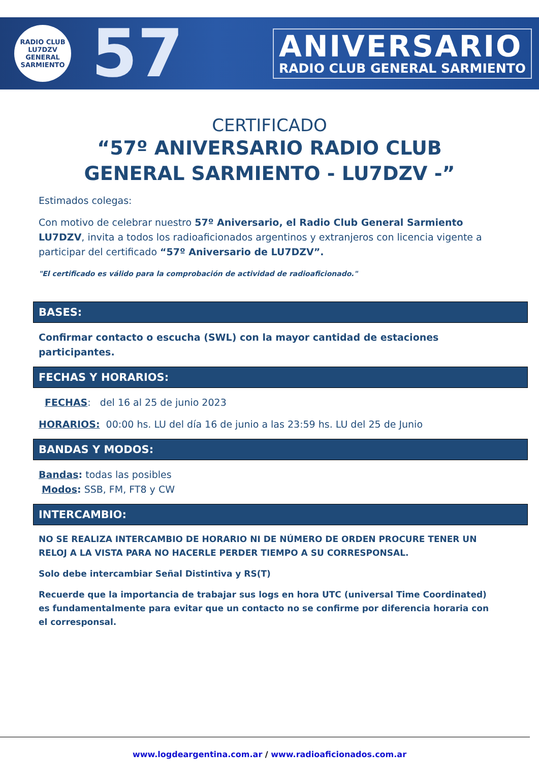RADIO CLUB
LU7DZV
GENERAL SARMIENTO
57
ANIVERSARIO
RADIO CLUB GENERAL SARMIENTO
CERTIFICADO
“57º ANIVERSARIO RADIO CLUB GENERAL SARMIENTO - LU7DZV -”
Estimados colegas:
Con motivo de celebrar nuestro 57º Aniversario, el Radio Club General Sarmiento LU7DZV, invita a todos los radioaficionados argentinos y extranjeros con licencia vigente a participar del certificado “57º Aniversario de LU7DZV”.
"El certificado es válido para la comprobación de actividad de radioaficionado."
BASES:
Confirmar contacto o escucha (SWL) con la mayor cantidad de estaciones participantes.
FECHAS Y HORARIOS:
FECHAS: del 16 al 25 de junio 2023
HORARIOS: 00:00 hs. LU del día 16 de junio a las 23:59 hs. LU del 25 de Junio
BANDAS Y MODOS:
Bandas: todas las posibles
Modos: SSB, FM, FT8 y CW
INTERCAMBIO:
NO SE REALIZA INTERCAMBIO DE HORARIO NI DE NÚMERO DE ORDEN PROCURE TENER UN RELOJ A LA VISTA PARA NO HACERLE PERDER TIEMPO A SU CORRESPONSAL.
Solo debe intercambiar Señal Distintiva y RS(T)
Recuerde que la importancia de trabajar sus logs en hora UTC (universal Time Coordinated) es fundamentalmente para evitar que un contacto no se confirme por diferencia horaria con el corresponsal.
www.logdeargentina.com.ar / www.radioaficionados.com.ar